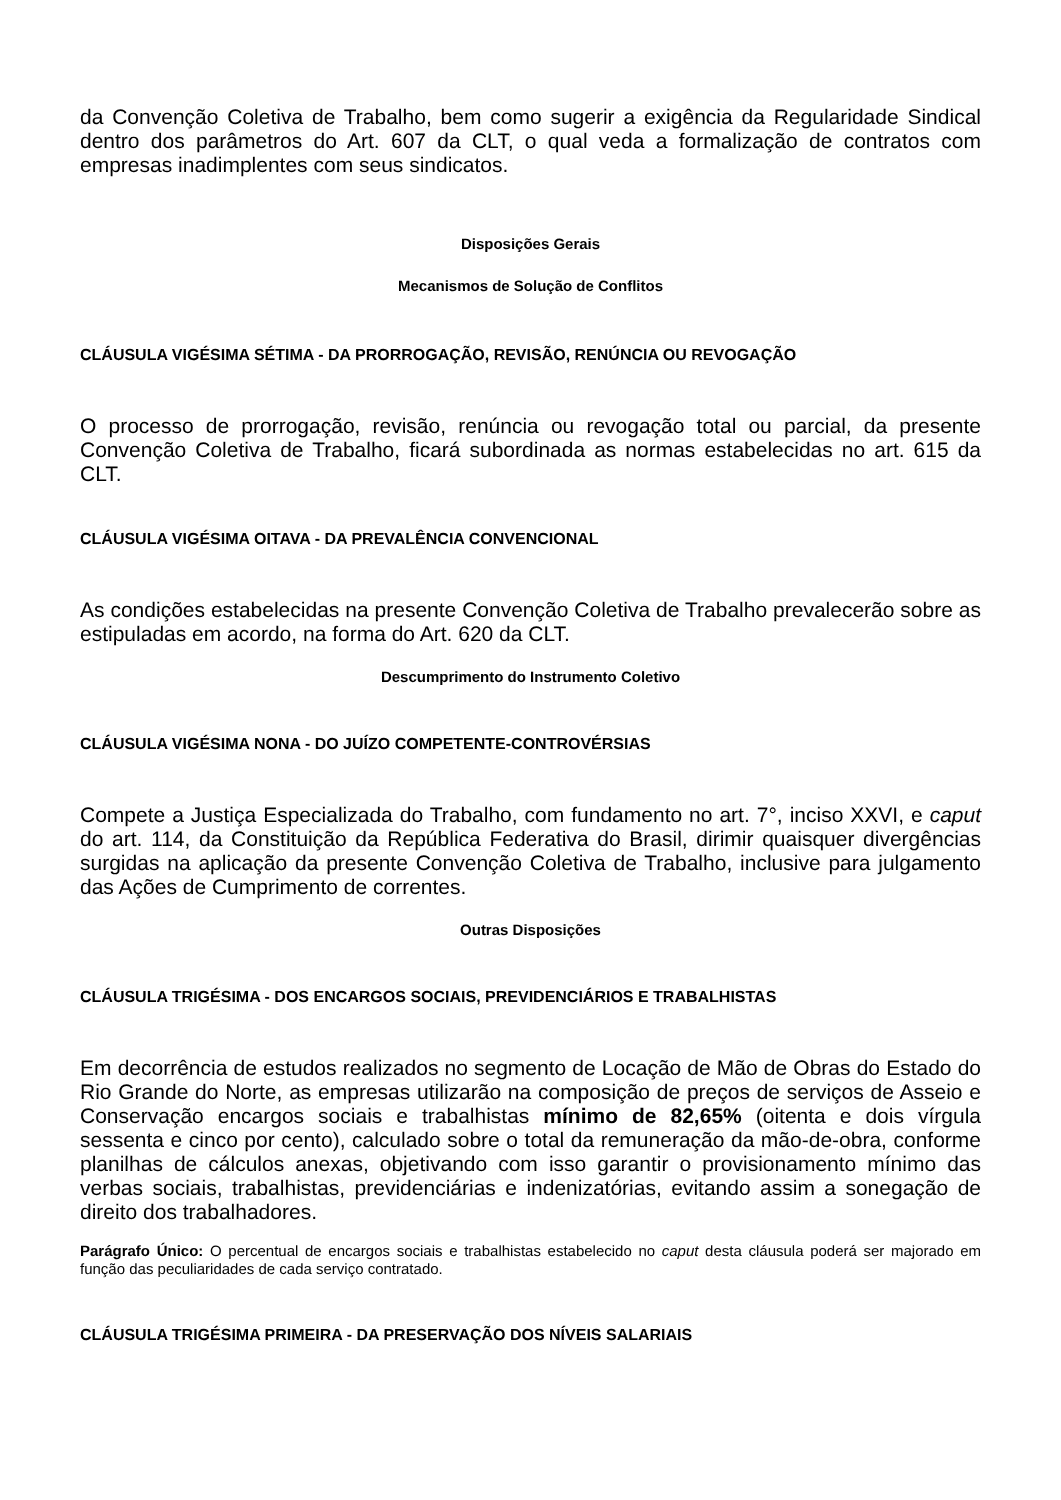da Convenção Coletiva de Trabalho, bem como sugerir a exigência da Regularidade Sindical dentro dos parâmetros do Art. 607 da CLT, o qual veda a formalização de contratos com empresas inadimplentes com seus sindicatos.
Disposições Gerais
Mecanismos de Solução de Conflitos
CLÁUSULA VIGÉSIMA SÉTIMA - DA PRORROGAÇÃO, REVISÃO, RENÚNCIA OU REVOGAÇÃO
O processo de prorrogação, revisão, renúncia ou revogação total ou parcial, da presente Convenção Coletiva de Trabalho, ficará subordinada as normas estabelecidas no art. 615 da CLT.
CLÁUSULA VIGÉSIMA OITAVA - DA PREVALÊNCIA CONVENCIONAL
As condições estabelecidas na presente Convenção Coletiva de Trabalho prevalecerão sobre as estipuladas em acordo, na forma do Art. 620 da CLT.
Descumprimento do Instrumento Coletivo
CLÁUSULA VIGÉSIMA NONA - DO JUÍZO COMPETENTE-CONTROVÉRSIAS
Compete a Justiça Especializada do Trabalho, com fundamento no art. 7°, inciso XXVI, e caput do art. 114, da Constituição da República Federativa do Brasil, dirimir quaisquer divergências surgidas na aplicação da presente Convenção Coletiva de Trabalho, inclusive para julgamento das Ações de Cumprimento de correntes.
Outras Disposições
CLÁUSULA TRIGÉSIMA - DOS ENCARGOS SOCIAIS, PREVIDENCIÁRIOS E TRABALHISTAS
Em decorrência de estudos realizados no segmento de Locação de Mão de Obras do Estado do Rio Grande do Norte, as empresas utilizarão na composição de preços de serviços de Asseio e Conservação encargos sociais e trabalhistas mínimo de 82,65% (oitenta e dois vírgula sessenta e cinco por cento), calculado sobre o total da remuneração da mão-de-obra, conforme planilhas de cálculos anexas, objetivando com isso garantir o provisionamento mínimo das verbas sociais, trabalhistas, previdenciárias e indenizatórias, evitando assim a sonegação de direito dos trabalhadores.
Parágrafo Único: O percentual de encargos sociais e trabalhistas estabelecido no caput desta cláusula poderá ser majorado em função das peculiaridades de cada serviço contratado.
CLÁUSULA TRIGÉSIMA PRIMEIRA - DA PRESERVAÇÃO DOS NÍVEIS SALARIAIS